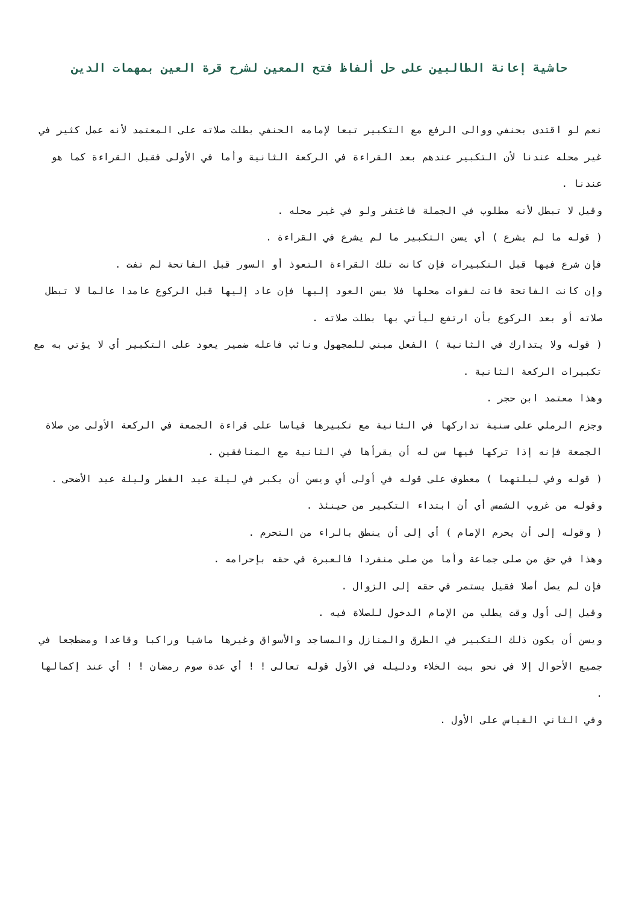حاشية إعانة الطالبين على حل ألفاظ فتح المعين لشرح قرة العين بمهمات الدين
نعم لو اقتدى بحنفي ووالى الرفع مع التكبير تبعا لإمامه الحنفي بطلت صلاته على المعتمد لأنه عمل كثير في غير محله عندنا لأن التكبير عندهم بعد القراءة في الركعة الثانية وأما في الأولى فقبل القراءة كما هو عندنا .
وقيل لا تبطل لأنه مطلوب في الجملة فاغتفر ولو في غير محله .
( قوله ما لم يشرع ) أي يسن التكبير ما لم يشرع في القراءة .
فإن شرع فيها قبل التكبيرات فإن كانت تلك القراءة التعوذ أو السور قبل الفاتحة لم تفت .
وإن كانت الفاتحة فاتت لفوات محلها فلا يسن العود إليها فإن عاد إليها قبل الركوع عامدا عالما لا تبطل صلاته أو بعد الركوع بأن ارتفع ليأتي بها بطلت صلاته .
( قوله ولا يتدارك في الثانية ) الفعل مبني للمجهول ونائب فاعله ضمير يعود على التكبير أي لا يؤتي به مع تكبيرات الركعة الثانية .
وهذا معتمد ابن حجر .
وجزم الرملي على سنية تداركها في الثانية مع تكبيرها قياسا على قراءة الجمعة في الركعة الأولى من صلاة الجمعة فإنه إذا تركها فيها سن له أن يقرأها في الثانية مع المنافقين .
( قوله وفي ليلتهما ) معطوف على قوله في أولى أي ويسن أن يكبر في ليلة عيد الفطر وليلة عيد الأضحى .
وقوله من غروب الشمس أي أن ابتداء التكبير من حينئذ .
( وقوله إلى أن يحرم الإمام ) أي إلى أن ينطق بالراء من التحرم .
وهذا في حق من صلى جماعة وأما من صلى منفردا فالعبرة في حقه بإحرامه .
فإن لم يصل أصلا فقيل يستمر في حقه إلى الزوال .
وقيل إلى أول وقت يطلب من الإمام الدخول للصلاة فيه .
ويسن أن يكون ذلك التكبير في الطرق والمنازل والمساجد والأسواق وغيرها ماشيا وراكبا وقاعدا ومضطجعا في جميع الأحوال إلا في نحو بيت الخلاء ودليله في الأول قوله تعالى ! ! أي عدة صوم رمضان ! ! أي عند إكمالها .
وفي الثاني القياس على الأول .